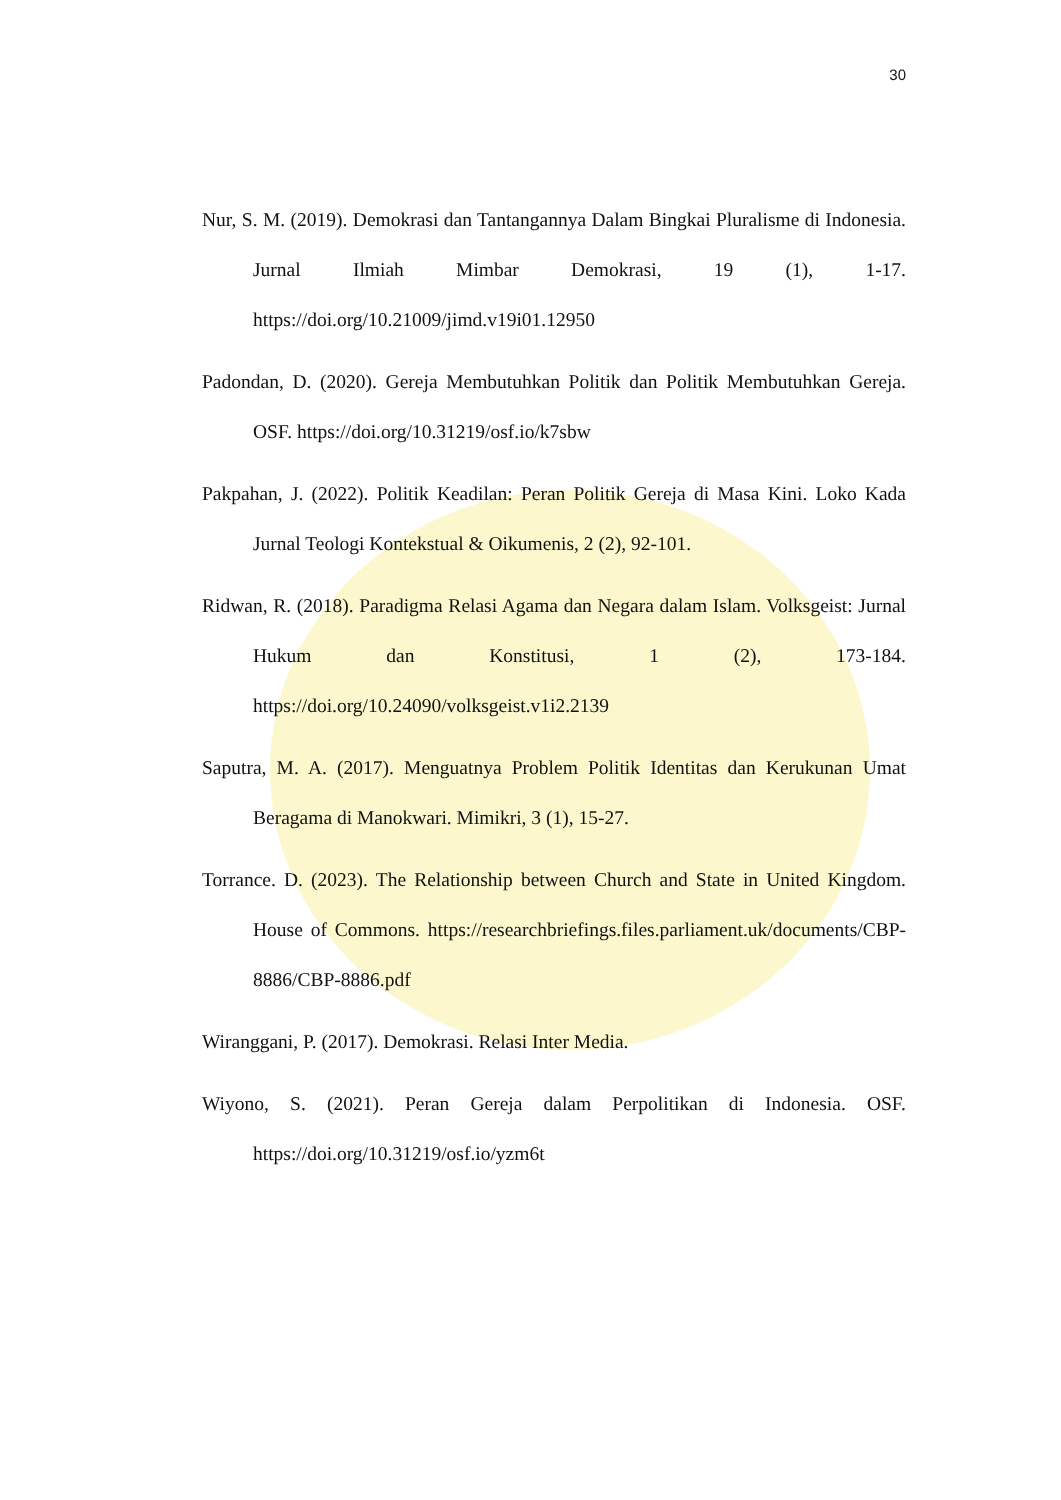30
Nur, S. M. (2019). Demokrasi dan Tantangannya Dalam Bingkai Pluralisme di Indonesia. Jurnal Ilmiah Mimbar Demokrasi, 19 (1), 1-17. https://doi.org/10.21009/jimd.v19i01.12950
Padondan, D. (2020). Gereja Membutuhkan Politik dan Politik Membutuhkan Gereja. OSF. https://doi.org/10.31219/osf.io/k7sbw
Pakpahan, J. (2022). Politik Keadilan: Peran Politik Gereja di Masa Kini. Loko Kada Jurnal Teologi Kontekstual & Oikumenis, 2 (2), 92-101.
Ridwan, R. (2018). Paradigma Relasi Agama dan Negara dalam Islam. Volksgeist: Jurnal Hukum dan Konstitusi, 1 (2), 173-184. https://doi.org/10.24090/volksgeist.v1i2.2139
Saputra, M. A. (2017). Menguatnya Problem Politik Identitas dan Kerukunan Umat Beragama di Manokwari. Mimikri, 3 (1), 15-27.
Torrance. D. (2023). The Relationship between Church and State in United Kingdom. House of Commons. https://researchbriefings.files.parliament.uk/documents/CBP-8886/CBP-8886.pdf
Wiranggani, P. (2017). Demokrasi. Relasi Inter Media.
Wiyono, S. (2021). Peran Gereja dalam Perpolitikan di Indonesia. OSF. https://doi.org/10.31219/osf.io/yzm6t